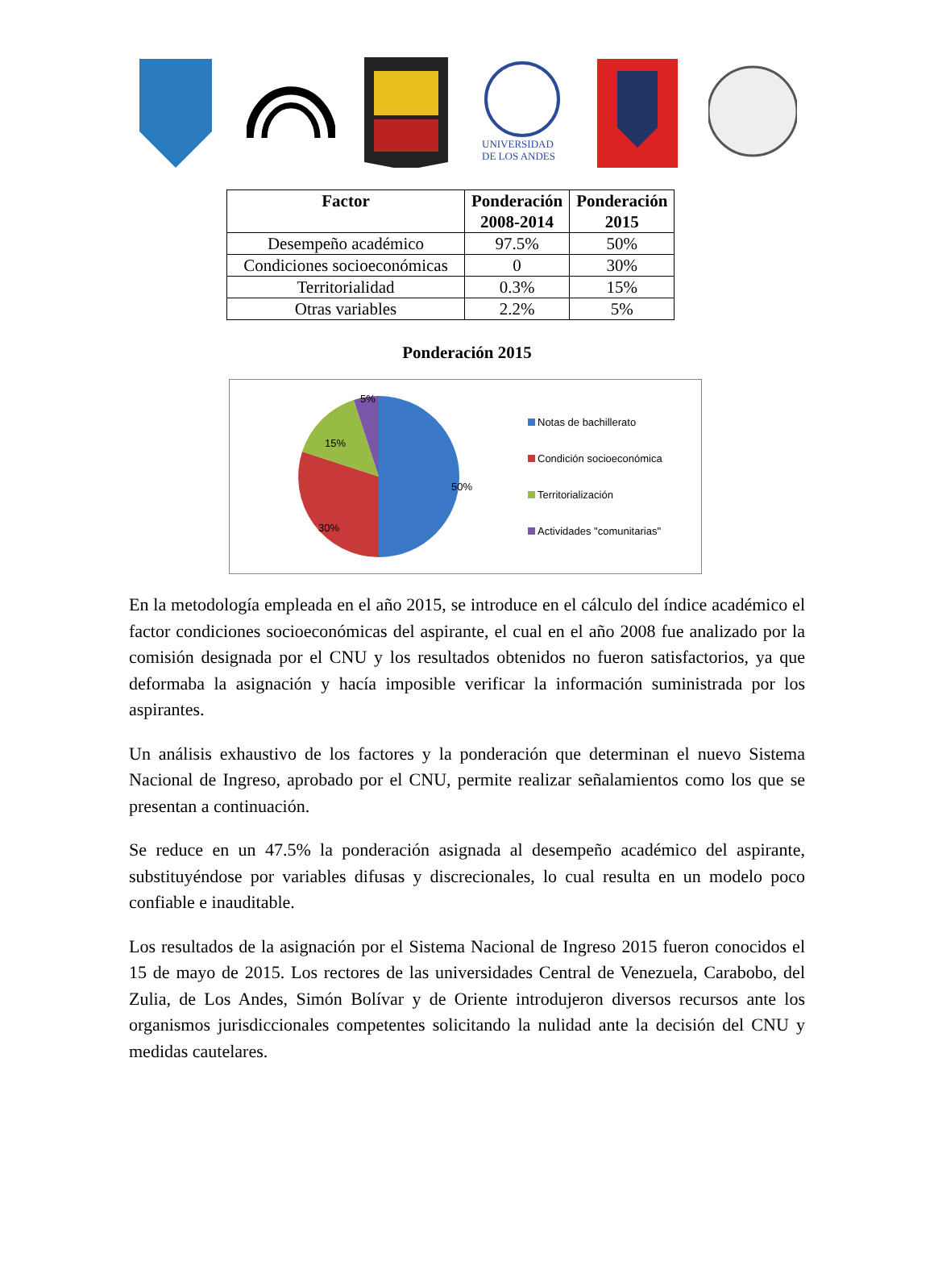UNIVERSIDAD
DE LOS ANDES
| Factor | Ponderación 2008-2014 | Ponderación 2015 |
| --- | --- | --- |
| Desempeño académico | 97.5% | 50% |
| Condiciones socioeconómicas | 0 | 30% |
| Territorialidad | 0.3% | 15% |
| Otras variables | 2.2% | 5% |
Ponderación 2015
50%
30%
15%
5%
Notas de bachillerato
Condición socioeconómica
Territorialización
Actividades "comunitarias"
En la metodología empleada en el año 2015, se introduce en el cálculo del índice académico el factor condiciones socioeconómicas del aspirante, el cual en el año 2008 fue analizado por la comisión designada por el CNU y los resultados obtenidos no fueron satisfactorios, ya que deformaba la asignación y hacía imposible verificar la información suministrada por los aspirantes.
Un análisis exhaustivo de los factores y la ponderación que determinan el nuevo Sistema Nacional de Ingreso, aprobado por el CNU, permite realizar señalamientos como los que se presentan a continuación.
Se reduce en un 47.5% la ponderación asignada al desempeño académico del aspirante, substituyéndose por variables difusas y discrecionales, lo cual resulta en un modelo poco confiable e inauditable.
Los resultados de la asignación por el Sistema Nacional de Ingreso 2015 fueron conocidos el 15 de mayo de 2015. Los rectores de las universidades Central de Venezuela, Carabobo, del Zulia, de Los Andes, Simón Bolívar y de Oriente introdujeron diversos recursos ante los organismos jurisdiccionales competentes solicitando la nulidad ante la decisión del CNU y medidas cautelares.